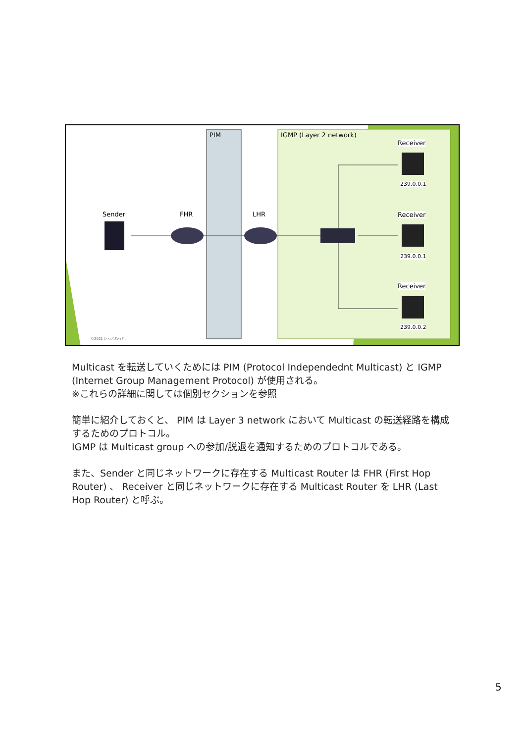PIM IGMP (Layer 2 network)
Sender FHR LHR
Receiver
239.0.0.1
Receiver
239.0.0.1
Receiver
239.0.0.2
©2021 いっとねっと。
Multicast を転送していくためには PIM (Protocol Independednt Multicast) と IGMP (Internet Group Management Protocol) が使用される。
※これらの詳細に関しては個別セクションを参照
簡単に紹介しておくと、 PIM は Layer 3 network において Multicast の転送経路を構成するためのプロトコル。
IGMP は Multicast group への参加/脱退を通知するためのプロトコルである。
また、Sender と同じネットワークに存在する Multicast Router は FHR (First Hop Router) 、 Receiver と同じネットワークに存在する Multicast Router を LHR (Last Hop Router) と呼ぶ。
5